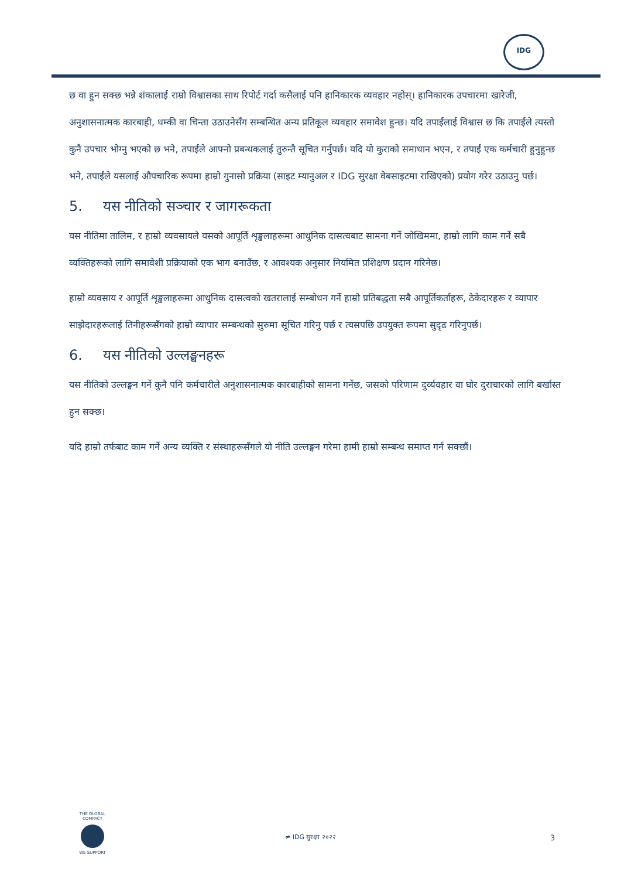IDG
छ वा हुन सक्छ भन्ने शंकालाई राम्रो विश्वासका साथ रिपोर्ट गर्दा कसैलाई पनि हानिकारक व्यवहार नहोस्। हानिकारक उपचारमा खारेजी, अनुशासनात्मक कारबाही, धम्की वा चिन्ता उठाउनेसँग सम्बन्धित अन्य प्रतिकूल व्यवहार समावेश हुन्छ। यदि तपाईंलाई विश्वास छ कि तपाईंले त्यस्तो कुनै उपचार भोग्नु भएको छ भने, तपाईंले आफ्नो प्रबन्धकलाई तुरुन्तै सूचित गर्नुपर्छ। यदि यो कुराको समाधान भएन, र तपाईं एक कर्मचारी हुनुहुन्छ भने, तपाईंले यसलाई औपचारिक रूपमा हाम्रो गुनासो प्रक्रिया (साइट म्यानुअल र IDG सुरक्षा वेबसाइटमा राखिएको) प्रयोग गरेर उठाउनु पर्छ।
5. यस नीतिको सञ्चार र जागरूकता
यस नीतिमा तालिम, र हाम्रो व्यवसायले यसको आपूर्ति शृङ्खलाहरूमा आधुनिक दासत्वबाट सामना गर्ने जोखिममा, हाम्रो लागि काम गर्ने सबै व्यक्तिहरूको लागि समावेशी प्रक्रियाको एक भाग बनाउँछ, र आवश्यक अनुसार नियमित प्रशिक्षण प्रदान गरिनेछ।
हाम्रो व्यवसाय र आपूर्ति शृङ्खलाहरूमा आधुनिक दासत्वको खतरालाई सम्बोधन गर्ने हाम्रो प्रतिबद्धता सबै आपूर्तिकर्ताहरू, ठेकेदारहरू र व्यापार साझेदारहरूलाई तिनीहरूसँगको हाम्रो व्यापार सम्बन्धको सुरुमा सूचित गरिनु पर्छ र त्यसपछि उपयुक्त रूपमा सुदृढ गरिनुपर्छ।
6. यस नीतिको उल्लङ्घनहरू
यस नीतिको उल्लङ्घन गर्ने कुनै पनि कर्मचारीले अनुशासनात्मक कारबाहीको सामना गर्नेछ, जसको परिणाम दुर्व्यवहार वा घोर दुराचारको लागि बर्खास्त हुन सक्छ।
यदि हाम्रो तर्फबाट काम गर्ने अन्य व्यक्ति र संस्थाहरूसँगले यो नीति उल्लङ्घन गरेमा हामी हाम्रो सम्बन्ध समाप्त गर्न सक्छौं।
THE GLOBAL COMPACT
WE SUPPORT
≠ IDG सुरक्षा २०२२ 3